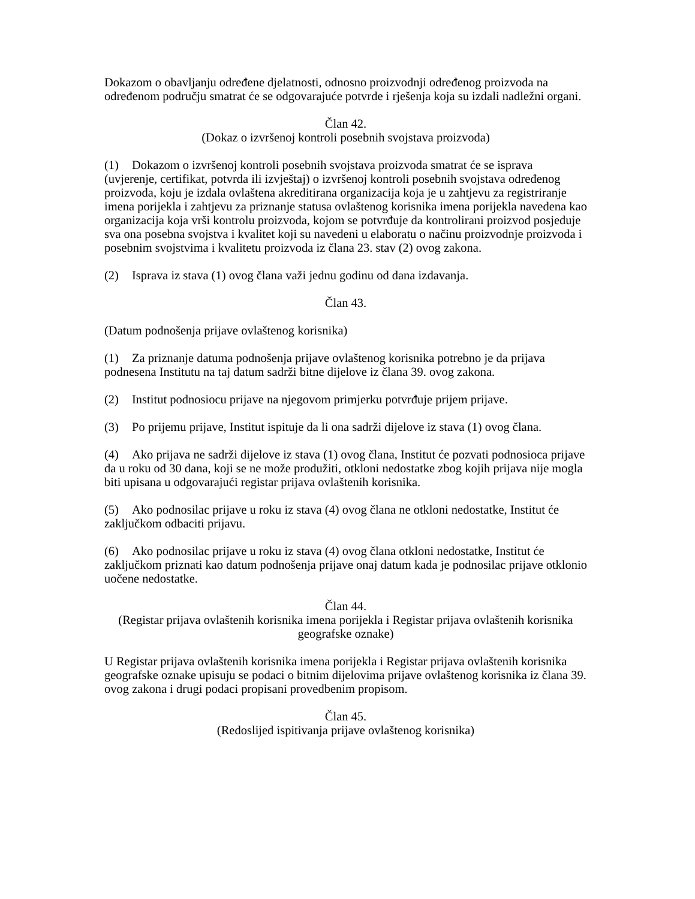Dokazom o obavljanju određene djelatnosti, odnosno proizvodnji određenog proizvoda na određenom području smatrat će se odgovarajuće potvrde i rješenja koja su izdali nadležni organi.
Član 42.
(Dokaz o izvršenoj kontroli posebnih svojstava proizvoda)
(1) Dokazom o izvršenoj kontroli posebnih svojstava proizvoda smatrat će se isprava (uvjerenje, certifikat, potvrda ili izvještaj) o izvršenoj kontroli posebnih svojstava određenog proizvoda, koju je izdala ovlaštena akreditirana organizacija koja je u zahtjevu za registriranje imena porijekla i zahtjevu za priznanje statusa ovlaštenog korisnika imena porijekla navedena kao organizacija koja vrši kontrolu proizvoda, kojom se potvrđuje da kontrolirani proizvod posjeduje sva ona posebna svojstva i kvalitet koji su navedeni u elaboratu o načinu proizvodnje proizvoda i posebnim svojstvima i kvalitetu proizvoda iz člana 23. stav (2) ovog zakona.
(2) Isprava iz stava (1) ovog člana važi jednu godinu od dana izdavanja.
Član 43.
(Datum podnošenja prijave ovlaštenog korisnika)
(1) Za priznanje datuma podnošenja prijave ovlaštenog korisnika potrebno je da prijava podnesena Institutu na taj datum sadrži bitne dijelove iz člana 39. ovog zakona.
(2) Institut podnosiocu prijave na njegovom primjerku potvrđuje prijem prijave.
(3) Po prijemu prijave, Institut ispituje da li ona sadrži dijelove iz stava (1) ovog člana.
(4) Ako prijava ne sadrži dijelove iz stava (1) ovog člana, Institut će pozvati podnosioca prijave da u roku od 30 dana, koji se ne može produžiti, otkloni nedostatke zbog kojih prijava nije mogla biti upisana u odgovarajući registar prijava ovlaštenih korisnika.
(5) Ako podnosilac prijave u roku iz stava (4) ovog člana ne otkloni nedostatke, Institut će zaključkom odbaciti prijavu.
(6) Ako podnosilac prijave u roku iz stava (4) ovog člana otkloni nedostatke, Institut će zaključkom priznati kao datum podnošenja prijave onaj datum kada je podnosilac prijave otklonio uočene nedostatke.
Član 44.
(Registar prijava ovlaštenih korisnika imena porijekla i Registar prijava ovlaštenih korisnika geografske oznake)
U Registar prijava ovlaštenih korisnika imena porijekla i Registar prijava ovlaštenih korisnika geografske oznake upisuju se podaci o bitnim dijelovima prijave ovlaštenog korisnika iz člana 39. ovog zakona i drugi podaci propisani provedbenim propisom.
Član 45.
(Redoslijed ispitivanja prijave ovlaštenog korisnika)